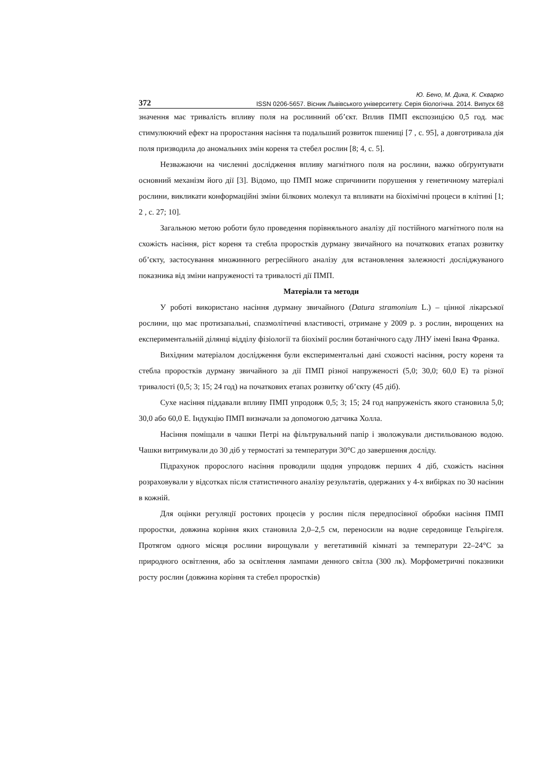Ю. Бено, М. Дика, К. Скварко
372 ISSN 0206-5657. Вісник Львівського університету. Серія біологічна. 2014. Випуск 68
значення має тривалість впливу поля на рослинний об’єкт. Вплив ПМП експозицією 0,5 год. має стимулюючий ефект на проростання насіння та подальший розвиток пшениці [7 , с. 95], а довготривала дія поля призводила до аномальних змін кореня та стебел рослин [8; 4, с. 5].
Незважаючи на численні дослідження впливу магнітного поля на рослини, важко обґрунтувати основний механізм його дії [3]. Відомо, що ПМП може спричинити порушення у генетичному матеріалі рослини, викликати конформаційні зміни білкових молекул та впливати на біохімічні процеси в клітині [1; 2 , с. 27; 10].
Загальною метою роботи було проведення порівняльного аналізу дії постійного магнітного поля на схожість насіння, ріст кореня та стебла проростків дурману звичайного на початкових етапах розвитку об’єкту, застосування множинного регресійного аналізу для встановлення залежності досліджуваного показника від зміни напруженості та тривалості дії ПМП.
Матеріали та методи
У роботі використано насіння дурману звичайного (Datura stramonium L.) – цінної лікарської рослини, що має протизапальні, спазмолітичні властивості, отримане у 2009 р. з рослин, вирощених на експериментальній ділянці відділу фізіології та біохімії рослин ботанічного саду ЛНУ імені Івана Франка.
Вихідним матеріалом дослідження були експериментальні дані схожості насіння, росту кореня та стебла проростків дурману звичайного за дії ПМП різної напруженості (5,0; 30,0; 60,0 Е) та різної тривалості (0,5; 3; 15; 24 год) на початкових етапах розвитку об’єкту (45 діб).
Сухе насіння піддавали впливу ПМП упродовж 0,5; 3; 15; 24 год напруженість якого становила 5,0; 30,0 або 60,0 Е. Індукцію ПМП визначали за допомогою датчика Холла.
Насіння поміщали в чашки Петрі на фільтрувальний папір і зволожували дистильованою водою. Чашки витримували до 30 діб у термостаті за температури 30°С до завершення досліду.
Підрахунок пророслого насіння проводили щодня упродовж перших 4 діб, схожість насіння розраховували у відсотках після статистичного аналізу результатів, одержаних у 4-х вибірках по 30 насінин в кожній.
Для оцінки регуляції ростових процесів у рослин після передпосівної обробки насіння ПМП проростки, довжина коріння яких становила 2,0–2,5 см, переносили на водне середовище Гельрігеля. Протягом одного місяця рослини вирощували у вегетативній кімнаті за температури 22–24°С за природного освітлення, або за освітлення лампами денного світла (300 лк). Морфометричні показники росту рослин (довжина коріння та стебел проростків)